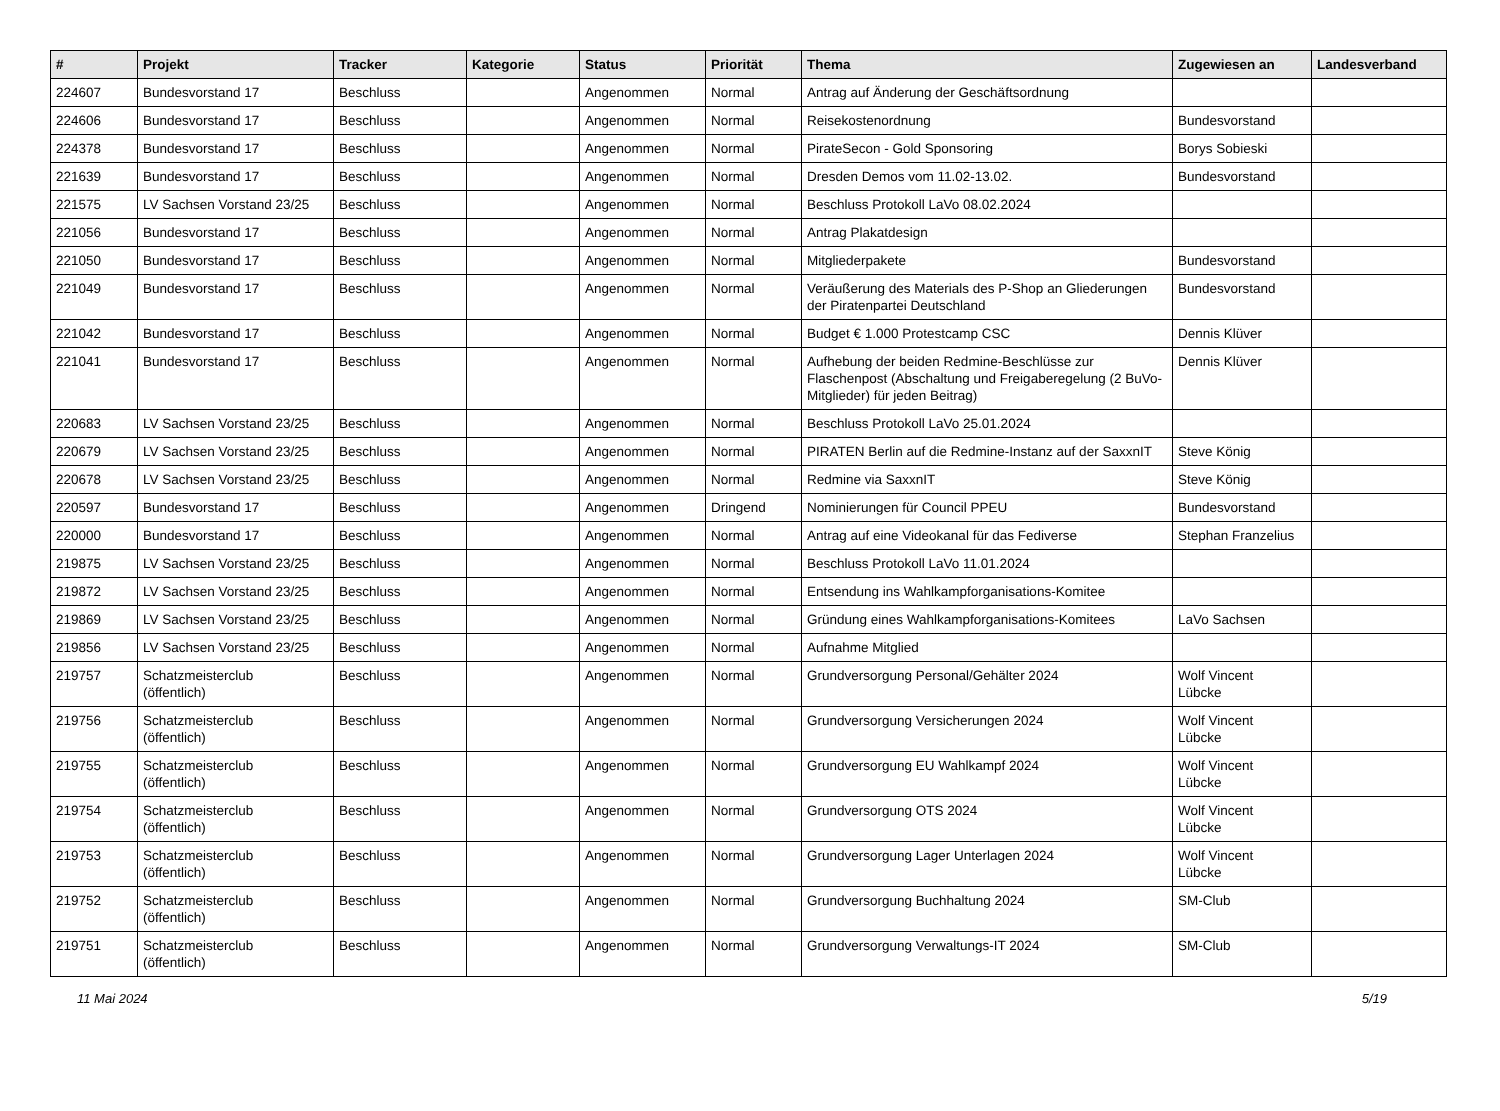| # | Projekt | Tracker | Kategorie | Status | Priorität | Thema | Zugewiesen an | Landesverband |
| --- | --- | --- | --- | --- | --- | --- | --- | --- |
| 224607 | Bundesvorstand 17 | Beschluss | | Angenommen | Normal | Antrag auf Änderung der Geschäftsordnung | | |
| 224606 | Bundesvorstand 17 | Beschluss | | Angenommen | Normal | Reisekostenordnung | Bundesvorstand | |
| 224378 | Bundesvorstand 17 | Beschluss | | Angenommen | Normal | PirateSecon - Gold Sponsoring | Borys Sobieski | |
| 221639 | Bundesvorstand 17 | Beschluss | | Angenommen | Normal | Dresden Demos vom 11.02-13.02. | Bundesvorstand | |
| 221575 | LV Sachsen Vorstand 23/25 | Beschluss | | Angenommen | Normal | Beschluss Protokoll LaVo 08.02.2024 | | |
| 221056 | Bundesvorstand 17 | Beschluss | | Angenommen | Normal | Antrag Plakatdesign | | |
| 221050 | Bundesvorstand 17 | Beschluss | | Angenommen | Normal | Mitgliederpakete | Bundesvorstand | |
| 221049 | Bundesvorstand 17 | Beschluss | | Angenommen | Normal | Veräußerung des Materials des P-Shop an Gliederungen der Piratenpartei Deutschland | Bundesvorstand | |
| 221042 | Bundesvorstand 17 | Beschluss | | Angenommen | Normal | Budget € 1.000 Protestcamp CSC | Dennis Klüver | |
| 221041 | Bundesvorstand 17 | Beschluss | | Angenommen | Normal | Aufhebung der beiden Redmine-Beschlüsse zur Flaschenpost (Abschaltung und Freigaberegelung (2 BuVo-Mitglieder) für jeden Beitrag) | Dennis Klüver | |
| 220683 | LV Sachsen Vorstand 23/25 | Beschluss | | Angenommen | Normal | Beschluss Protokoll LaVo 25.01.2024 | | |
| 220679 | LV Sachsen Vorstand 23/25 | Beschluss | | Angenommen | Normal | PIRATEN Berlin auf die Redmine-Instanz auf der SaxxnIT | Steve König | |
| 220678 | LV Sachsen Vorstand 23/25 | Beschluss | | Angenommen | Normal | Redmine via SaxxnIT | Steve König | |
| 220597 | Bundesvorstand 17 | Beschluss | | Angenommen | Dringend | Nominierungen für Council PPEU | Bundesvorstand | |
| 220000 | Bundesvorstand 17 | Beschluss | | Angenommen | Normal | Antrag auf eine Videokanal für das Fediverse | Stephan Franzelius | |
| 219875 | LV Sachsen Vorstand 23/25 | Beschluss | | Angenommen | Normal | Beschluss Protokoll LaVo 11.01.2024 | | |
| 219872 | LV Sachsen Vorstand 23/25 | Beschluss | | Angenommen | Normal | Entsendung ins Wahlkampforganisations-Komitee | | |
| 219869 | LV Sachsen Vorstand 23/25 | Beschluss | | Angenommen | Normal | Gründung eines Wahlkampforganisations-Komitees | LaVo Sachsen | |
| 219856 | LV Sachsen Vorstand 23/25 | Beschluss | | Angenommen | Normal | Aufnahme Mitglied | | |
| 219757 | Schatzmeisterclub (öffentlich) | Beschluss | | Angenommen | Normal | Grundversorgung Personal/Gehälter 2024 | Wolf Vincent Lübcke | |
| 219756 | Schatzmeisterclub (öffentlich) | Beschluss | | Angenommen | Normal | Grundversorgung Versicherungen 2024 | Wolf Vincent Lübcke | |
| 219755 | Schatzmeisterclub (öffentlich) | Beschluss | | Angenommen | Normal | Grundversorgung EU Wahlkampf 2024 | Wolf Vincent Lübcke | |
| 219754 | Schatzmeisterclub (öffentlich) | Beschluss | | Angenommen | Normal | Grundversorgung OTS 2024 | Wolf Vincent Lübcke | |
| 219753 | Schatzmeisterclub (öffentlich) | Beschluss | | Angenommen | Normal | Grundversorgung Lager Unterlagen 2024 | Wolf Vincent Lübcke | |
| 219752 | Schatzmeisterclub (öffentlich) | Beschluss | | Angenommen | Normal | Grundversorgung Buchhaltung 2024 | SM-Club | |
| 219751 | Schatzmeisterclub (öffentlich) | Beschluss | | Angenommen | Normal | Grundversorgung Verwaltungs-IT 2024 | SM-Club | |
11 Mai 2024 5/19